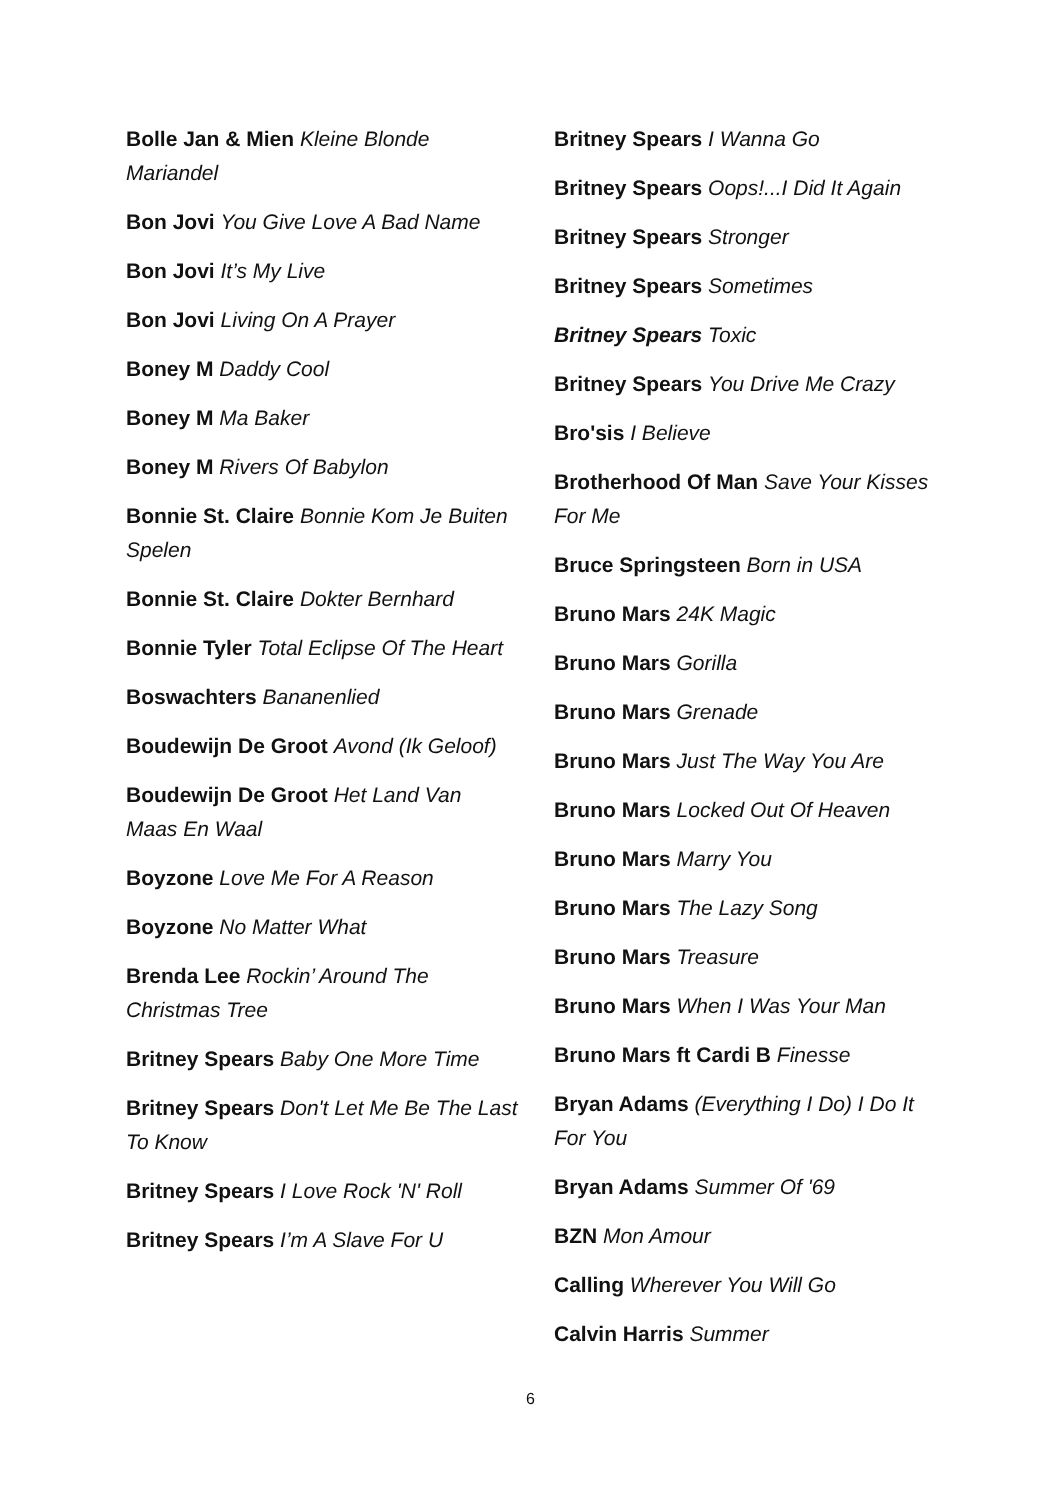Bolle Jan & Mien Kleine Blonde Mariandel
Bon Jovi You Give Love A Bad Name
Bon Jovi It’s My Live
Bon Jovi Living On A Prayer
Boney M Daddy Cool
Boney M Ma Baker
Boney M Rivers Of Babylon
Bonnie St. Claire Bonnie Kom Je Buiten Spelen
Bonnie St. Claire Dokter Bernhard
Bonnie Tyler Total Eclipse Of The Heart
Boswachters Bananenlied
Boudewijn De Groot Avond (Ik Geloof)
Boudewijn De Groot Het Land Van Maas En Waal
Boyzone Love Me For A Reason
Boyzone No Matter What
Brenda Lee Rockin’ Around The Christmas Tree
Britney Spears Baby One More Time
Britney Spears Don't Let Me Be The Last To Know
Britney Spears I Love Rock 'N' Roll
Britney Spears I’m A Slave For U
Britney Spears I Wanna Go
Britney Spears Oops!...I Did It Again
Britney Spears Stronger
Britney Spears Sometimes
Britney Spears Toxic
Britney Spears You Drive Me Crazy
Bro'sis I Believe
Brotherhood Of Man Save Your Kisses For Me
Bruce Springsteen Born in USA
Bruno Mars 24K Magic
Bruno Mars Gorilla
Bruno Mars Grenade
Bruno Mars Just The Way You Are
Bruno Mars Locked Out Of Heaven
Bruno Mars Marry You
Bruno Mars The Lazy Song
Bruno Mars Treasure
Bruno Mars When I Was Your Man
Bruno Mars ft Cardi B Finesse
Bryan Adams (Everything I Do) I Do It For You
Bryan Adams Summer Of '69
BZN Mon Amour
Calling Wherever You Will Go
Calvin Harris Summer
6